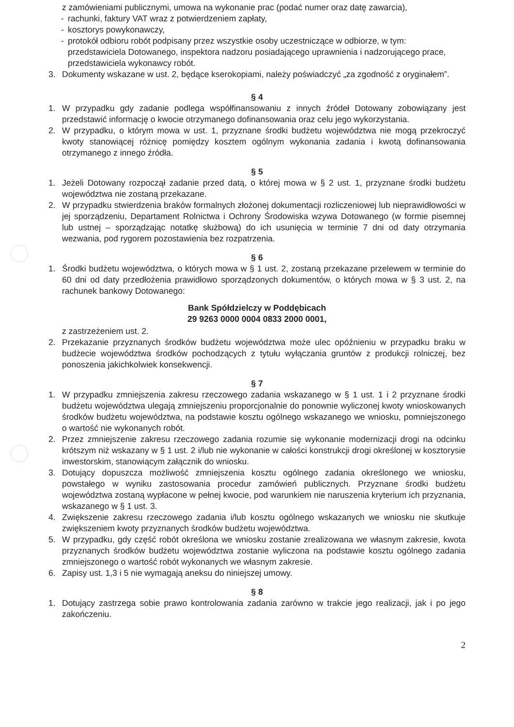z zamówieniami publicznymi, umowa na wykonanie prac (podać numer oraz datę zawarcia),
- rachunki, faktury VAT wraz z potwierdzeniem zapłaty,
- kosztorys powykonawczy,
- protokół odbioru robót podpisany przez wszystkie osoby uczestniczące w odbiorze, w tym: przedstawiciela Dotowanego, inspektora nadzoru posiadającego uprawnienia i nadzorującego prace, przedstawiciela wykonawcy robót.
3. Dokumenty wskazane w ust. 2, będące kserokopiami, należy poświadczyć „za zgodność z oryginałem”.
§ 4
1. W przypadku gdy zadanie podlega współfinansowaniu z innych źródeł Dotowany zobowiązany jest przedstawić informację o kwocie otrzymanego dofinansowania oraz celu jego wykorzystania.
2. W przypadku, o którym mowa w ust. 1, przyznane środki budżetu województwa nie mogą przekroczyć kwoty stanowiącej różnicę pomiędzy kosztem ogólnym wykonania zadania i kwotą dofinansowania otrzymanego z innego źródła.
§ 5
1. Jeżeli Dotowany rozpoczął zadanie przed datą, o której mowa w § 2 ust. 1, przyznane środki budżetu województwa nie zostaną przekazane.
2. W przypadku stwierdzenia braków formalnych złożonej dokumentacji rozliczeniowej lub nieprawidłowości w jej sporządzeniu, Departament Rolnictwa i Ochrony Środowiska wzywa Dotowanego (w formie pisemnej lub ustnej – sporządzając notatkę służbową) do ich usunięcia w terminie 7 dni od daty otrzymania wezwania, pod rygorem pozostawienia bez rozpatrzenia.
§ 6
1. Środki budżetu województwa, o których mowa w § 1 ust. 2, zostaną przekazane przelewem w terminie do 60 dni od daty przedłożenia prawidłowo sporządzonych dokumentów, o których mowa w § 3 ust. 2, na rachunek bankowy Dotowanego:
Bank Spółdzielczy w Poddębicach
29 9263 0000 0004 0833 2000 0001,
z zastrzeżeniem ust. 2.
2. Przekazanie przyznanych środków budżetu województwa może ulec opóźnieniu w przypadku braku w budżecie województwa środków pochodzących z tytułu wyłączania gruntów z produkcji rolniczej, bez ponoszenia jakichkolwiek konsekwencji.
§ 7
1. W przypadku zmniejszenia zakresu rzeczowego zadania wskazanego w § 1 ust. 1 i 2 przyznane środki budżetu województwa ulegają zmniejszeniu proporcjonalnie do ponownie wyliczonej kwoty wnioskowanych środków budżetu województwa, na podstawie kosztu ogólnego wskazanego we wniosku, pomniejszonego o wartość nie wykonanych robót.
2. Przez zmniejszenie zakresu rzeczowego zadania rozumie się wykonanie modernizacji drogi na odcinku krótszym niż wskazany w § 1 ust. 2 i/lub nie wykonanie w całości konstrukcji drogi określonej w kosztorysie inwestorskim, stanowiącym załącznik do wniosku.
3. Dotujący dopuszcza możliwość zmniejszenia kosztu ogólnego zadania określonego we wniosku, powstałego w wyniku zastosowania procedur zamówień publicznych. Przyznane środki budżetu województwa zostaną wypłacone w pełnej kwocie, pod warunkiem nie naruszenia kryterium ich przyznania, wskazanego w § 1 ust. 3.
4. Zwiększenie zakresu rzeczowego zadania i/lub kosztu ogólnego wskazanych we wniosku nie skutkuje zwiększeniem kwoty przyznanych środków budżetu województwa.
5. W przypadku, gdy część robót określona we wniosku zostanie zrealizowana we własnym zakresie, kwota przyznanych środków budżetu województwa zostanie wyliczona na podstawie kosztu ogólnego zadania zmniejszonego o wartość robót wykonanych we własnym zakresie.
6. Zapisy ust. 1,3 i 5 nie wymagają aneksu do niniejszej umowy.
§ 8
1. Dotujący zastrzega sobie prawo kontrolowania zadania zarówno w trakcie jego realizacji, jak i po jego zakończeniu.
2